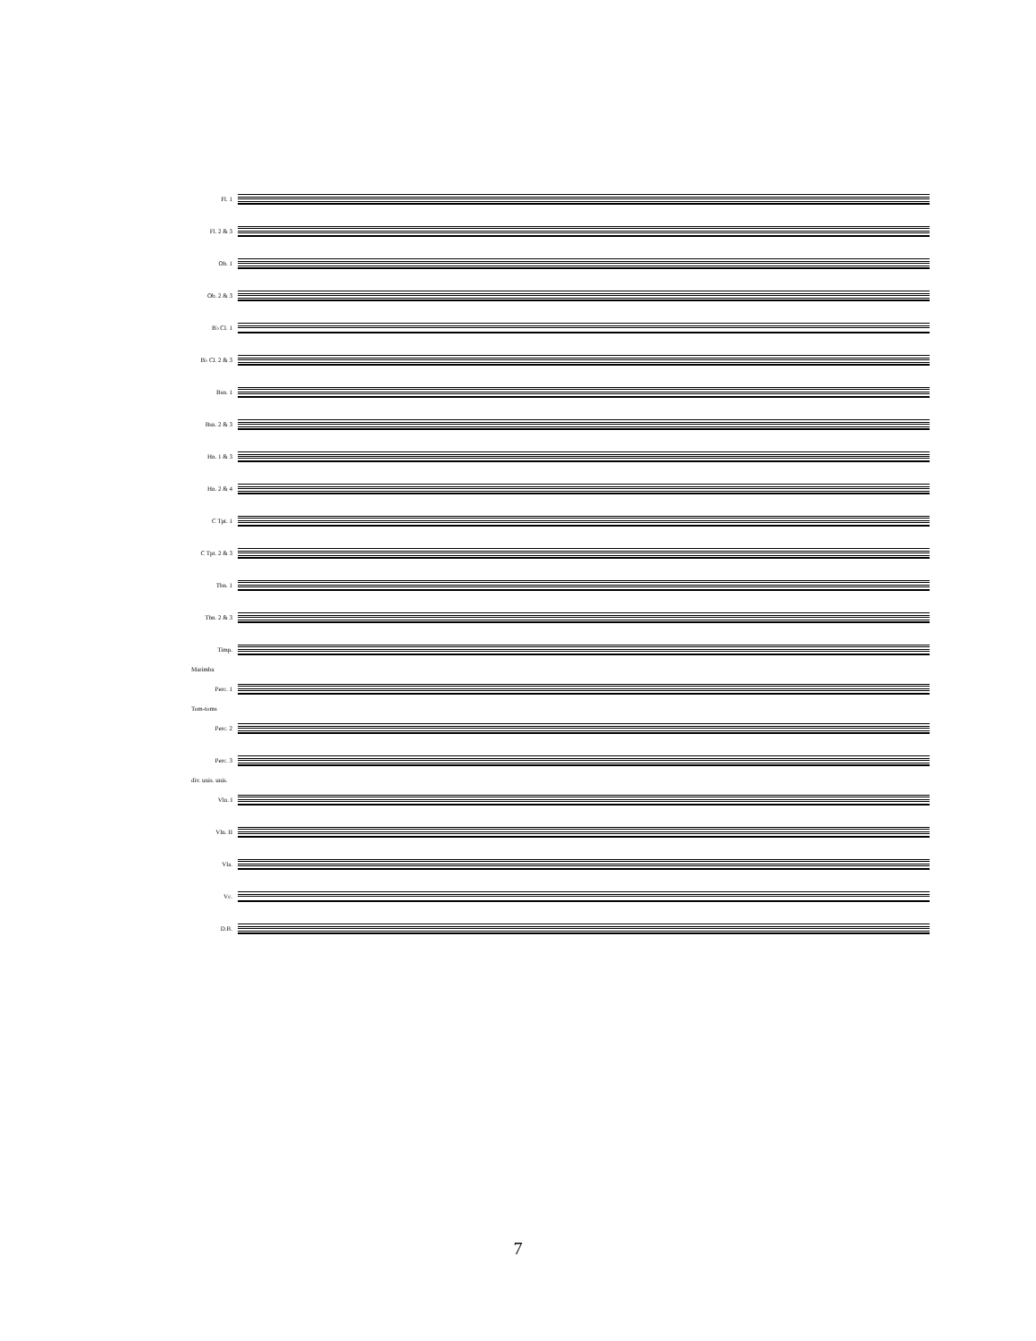Fl. 1
Fl. 2 & 3
Ob. 1
Ob. 2 & 3
B♭ Cl. 1
B♭ Cl. 2 & 3
Bsn. 1
Bsn. 2 & 3
Hn. 1 & 3
Hn. 2 & 4
C Tpt. 1
C Tpt. 2 & 3
Tbn. 1
Tbn. 2 & 3
Timp.
Marimba
Perc. 1
Tom-toms
Perc. 2
Perc. 3
div. unis. unis.
Vln. I
Vln. II
Vla.
Vc.
D.B.
7